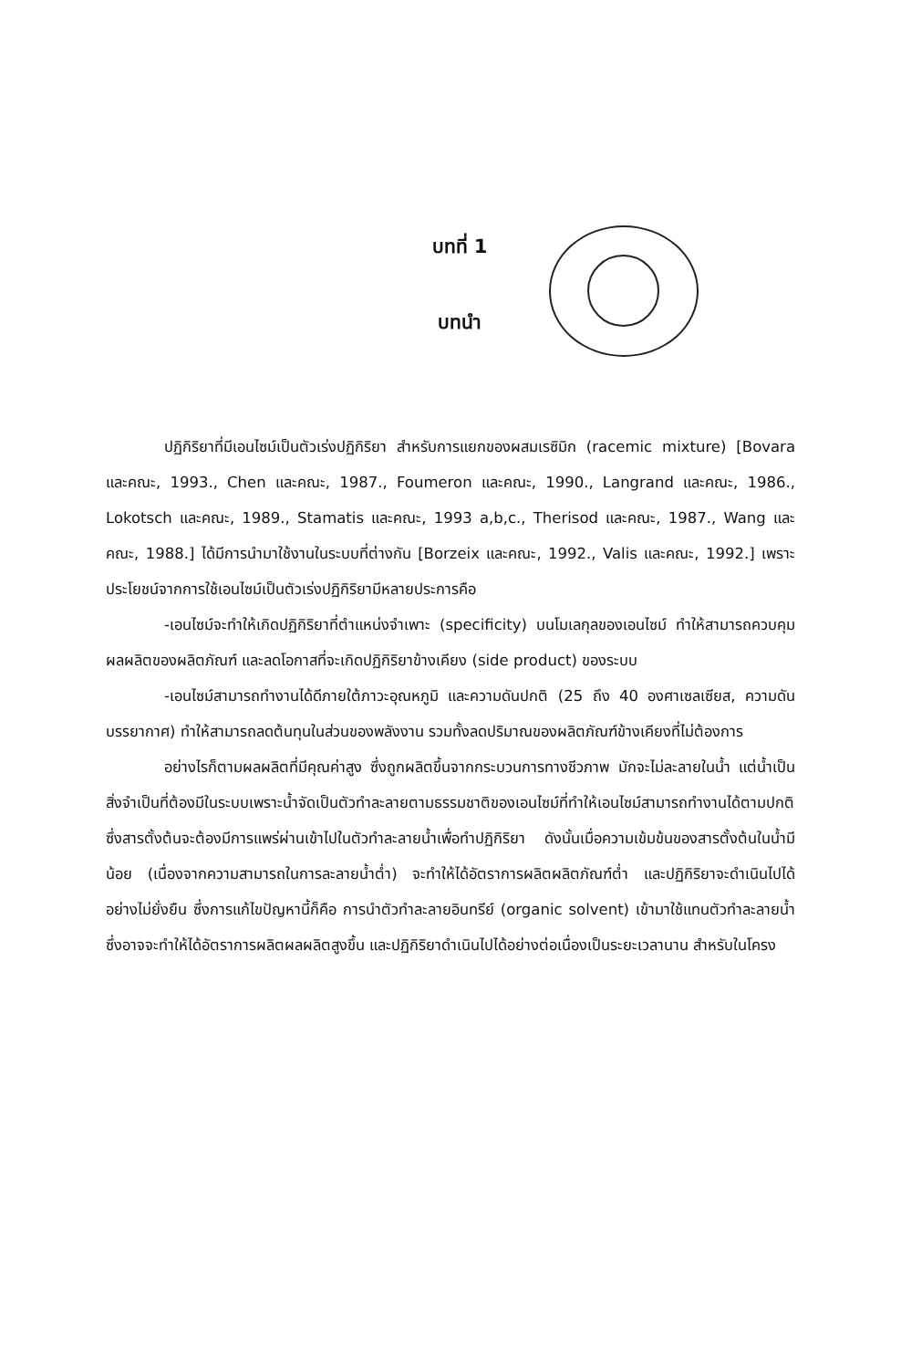บทที่ 1
บทนำ
ปฏิกิริยาที่มีเอนไซม์เป็นตัวเร่งปฏิกิริยา สำหรับการแยกของผสมเรซิมิก (racemic mixture) [Bovara และคณะ, 1993., Chen และคณะ, 1987., Foumeron และคณะ, 1990., Langrand และคณะ, 1986., Lokotsch และคณะ, 1989., Stamatis และคณะ, 1993 a,b,c., Therisod และคณะ, 1987., Wang และคณะ, 1988.] ได้มีการนำมาใช้งานในระบบที่ต่างกัน [Borzeix และคณะ, 1992., Valis และคณะ, 1992.] เพราะประโยชน์จากการใช้เอนไซม์เป็นตัวเร่งปฏิกิริยามีหลายประการคือ
-เอนไซม์จะทำให้เกิดปฏิกิริยาที่ตำแหน่งจำเพาะ (specificity) บนโมเลกุลของเอนไซม์ ทำให้สามารถควบคุมผลผลิตของผลิตภัณฑ์ และลดโอกาสที่จะเกิดปฏิกิริยาข้างเคียง (side product) ของระบบ
-เอนไซม์สามารถทำงานได้ดีภายใต้ภาวะอุณหภูมิ และความดันปกติ (25 ถึง 40 องศาเซลเซียส, ความดันบรรยากาศ) ทำให้สามารถลดต้นทุนในส่วนของพลังงาน รวมทั้งลดปริมาณของผลิตภัณฑ์ข้างเคียงที่ไม่ต้องการ
อย่างไรก็ตามผลผลิตที่มีคุณค่าสูง ซึ่งถูกผลิตขึ้นจากกระบวนการทางชีวภาพ มักจะไม่ละลายในน้ำ แต่น้ำเป็นสิ่งจำเป็นที่ต้องมีในระบบเพราะน้ำจัดเป็นตัวทำละลายตามธรรมชาติของเอนไซม์ที่ทำให้เอนไซม์สามารถทำงานได้ตามปกติ ซึ่งสารตั้งต้นจะต้องมีการแพร่ผ่านเข้าไปในตัวทำละลายน้ำเพื่อทำปฏิกิริยา ดังนั้นเมื่อความเข้มข้นของสารตั้งต้นในน้ำมีน้อย (เนื่องจากความสามารถในการละลายน้ำต่ำ) จะทำให้ได้อัตราการผลิตผลิตภัณฑ์ต่ำ และปฏิกิริยาจะดำเนินไปได้อย่างไม่ยั่งยืน ซึ่งการแก้ไขปัญหานี้ก็คือ การนำตัวทำละลายอินทรีย์ (organic solvent) เข้ามาใช้แทนตัวทำละลายน้ำ ซึ่งอาจจะทำให้ได้อัตราการผลิตผลผลิตสูงขึ้น และปฏิกิริยาดำเนินไปได้อย่างต่อเนื่องเป็นระยะเวลานาน สำหรับในโครง